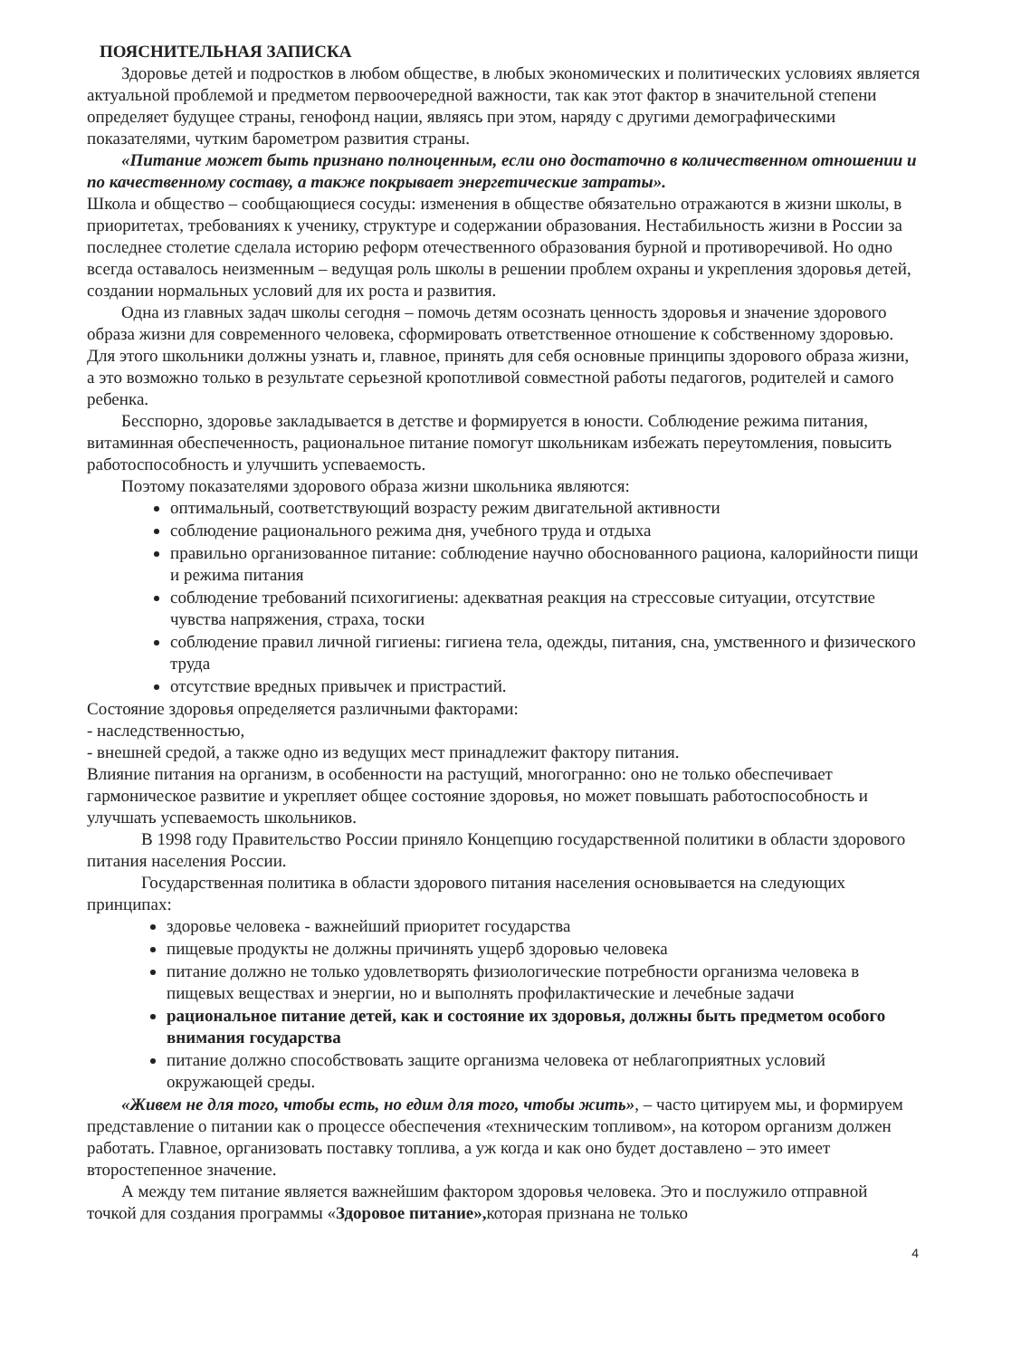ПОЯСНИТЕЛЬНАЯ ЗАПИСКА
Здоровье детей и подростков в любом обществе, в любых экономических и политических условиях является актуальной проблемой и предметом первоочередной важности, так как этот фактор в значительной степени определяет будущее страны, генофонд нации, являясь при этом, наряду с другими демографическими показателями, чутким барометром развития страны.
«Питание может быть признано полноценным, если оно достаточно в количественном отношении и по качественному составу, а также покрывает энергетические затраты».
Школа и общество – сообщающиеся сосуды: изменения в обществе обязательно отражаются в жизни школы, в приоритетах, требованиях к ученику, структуре и содержании образования. Нестабильность жизни в России за последнее столетие сделала историю реформ отечественного образования бурной и противоречивой. Но одно всегда оставалось неизменным – ведущая роль школы в решении проблем охраны и укрепления здоровья детей, создании нормальных условий для их роста и развития.
Одна из главных задач школы сегодня – помочь детям осознать ценность здоровья и значение здорового образа жизни для современного человека, сформировать ответственное отношение к собственному здоровью. Для этого школьники должны узнать и, главное, принять для себя основные принципы здорового образа жизни, а это возможно только в результате серьезной кропотливой совместной работы педагогов, родителей и самого ребенка.
Бесспорно, здоровье закладывается в детстве и формируется в юности. Соблюдение режима питания, витаминная обеспеченность, рациональное питание помогут школьникам избежать переутомления, повысить работоспособность и улучшить успеваемость.
Поэтому показателями здорового образа жизни школьника являются:
оптимальный, соответствующий возрасту режим двигательной активности
соблюдение рационального режима дня, учебного труда и отдыха
правильно организованное питание: соблюдение научно обоснованного рациона, калорийности пищи и режима питания
соблюдение требований психогигиены: адекватная реакция на стрессовые ситуации, отсутствие чувства напряжения, страха, тоски
соблюдение правил личной гигиены: гигиена тела, одежды, питания, сна, умственного и физического труда
отсутствие вредных привычек и пристрастий.
Состояние здоровья определяется различными факторами:
- наследственностью,
- внешней средой, а также одно из ведущих мест принадлежит фактору питания.
Влияние питания на организм, в особенности на растущий, многогранно: оно не только обеспечивает гармоническое развитие и укрепляет общее состояние здоровья, но может повышать работоспособность и улучшать успеваемость школьников.
В 1998 году Правительство России приняло Концепцию государственной политики в области здорового питания населения России.
Государственная политика в области здорового питания населения основывается на следующих принципах:
здоровье человека - важнейший приоритет государства
пищевые продукты не должны причинять ущерб здоровью человека
питание должно не только удовлетворять физиологические потребности организма человека в пищевых веществах и энергии, но и выполнять профилактические и лечебные задачи
рациональное питание детей, как и состояние их здоровья, должны быть предметом особого внимания государства
питание должно способствовать защите организма человека от неблагоприятных условий окружающей среды.
«Живем не для того, чтобы есть, но едим для того, чтобы жить», – часто цитируем мы, и формируем представление о питании как о процессе обеспечения «техническим топливом», на котором организм должен работать. Главное, организовать поставку топлива, а уж когда и как оно будет доставлено – это имеет второстепенное значение.
А между тем питание является важнейшим фактором здоровья человека. Это и послужило отправной точкой для создания программы «Здоровое питание», которая признана не только
4